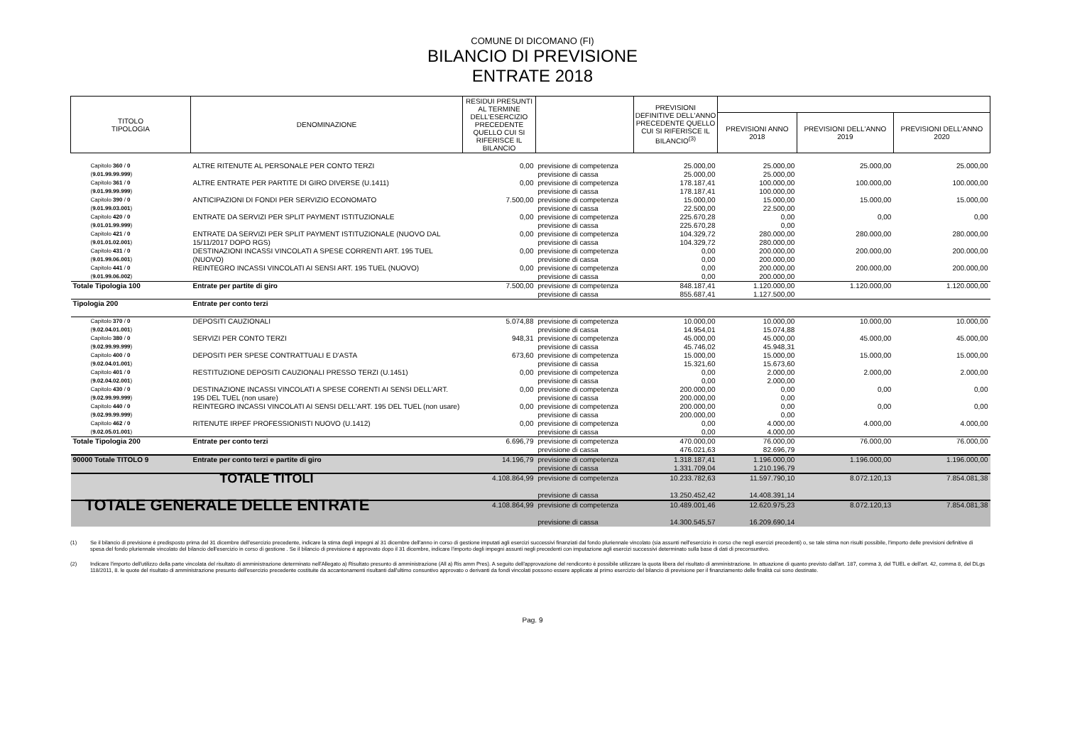COMUNE DI DICOMANO (FI)
BILANCIO DI PREVISIONE
ENTRATE 2018
| TITOLO TIPOLOGIA | DENOMINAZIONE | RESIDUI PRESUNTI AL TERMINE DELL'ESERCIZIO PRECEDENTE QUELLO CUI SI RIFERISCE IL BILANCIO | | PREVISIONI DEFINITIVE DELL'ANNO PRECEDENTE QUELLO CUI SI RIFERISCE IL BILANCIO<sup>(3)</sup> | | | |
| --- | --- | --- | --- | --- | --- | --- | --- |
| | | | | | PREVISIONI ANNO 2018 | PREVISIONI DELL'ANNO 2019 | PREVISIONI DELL'ANNO 2020 |
| Capitolo 360 / 0 ( 9.01.99.99.999 ) | ALTRE RITENUTE AL PERSONALE PER CONTO TERZI | 0,00 | previsione di competenza previsione di cassa | 25.000,00 25.000,00 | 25.000,00 25.000,00 | 25.000,00 | 25.000,00 |
| Capitolo 361 / 0 ( 9.01.99.99.999 ) | ALTRE ENTRATE PER PARTITE DI GIRO DIVERSE (U.1411) | 0,00 | previsione di competenza previsione di cassa | 178.187,41 178.187,41 | 100.000,00 100.000,00 | 100.000,00 | 100.000,00 |
| Capitolo 390 / 0 ( 9.01.99.03.001 ) | ANTICIPAZIONI DI FONDI PER SERVIZIO ECONOMATO | 7.500,00 | previsione di competenza previsione di cassa | 15.000,00 22.500,00 | 15.000,00 22.500,00 | 15.000,00 | 15.000,00 |
| Capitolo 420 / 0 ( 9.01.01.99.999 ) | ENTRATE DA SERVIZI PER SPLIT PAYMENT ISTITUZIONALE | 0,00 | previsione di competenza previsione di cassa | 225.670,28 225.670,28 | 0,00 0,00 | 0,00 | 0,00 |
| Capitolo 421 / 0 ( 9.01.01.02.001 ) | ENTRATE DA SERVIZI PER SPLIT PAYMENT ISTITUZIONALE (NUOVO DAL 15/11/2017 DOPO RGS) | 0,00 | previsione di competenza previsione di cassa | 104.329,72 104.329,72 | 280.000,00 280.000,00 | 280.000,00 | 280.000,00 |
| Capitolo 431 / 0 ( 9.01.99.06.001 ) | DESTINAZIONI INCASSI VINCOLATI A SPESE CORRENTI ART. 195 TUEL (NUOVO) | 0,00 | previsione di competenza previsione di cassa | 0,00 0,00 | 200.000,00 200.000,00 | 200.000,00 | 200.000,00 |
| Capitolo 441 / 0 ( 9.01.99.06.002 ) | REINTEGRO INCASSI VINCOLATI AI SENSI ART. 195 TUEL (NUOVO) | 0,00 | previsione di competenza previsione di cassa | 0,00 0,00 | 200.000,00 200.000,00 | 200.000,00 | 200.000,00 |
| Totale Tipologia 100 | Entrate per partite di giro | 7.500,00 | previsione di competenza previsione di cassa | 848.187,41 855.687,41 | 1.120.000,00 1.127.500,00 | 1.120.000,00 | 1.120.000,00 |
| Tipologia 200 | Entrate per conto terzi | | | | | | |
| Capitolo 370 / 0 ( 9.02.04.01.001 ) | DEPOSITI CAUZIONALI | 5.074,88 | previsione di competenza previsione di cassa | 10.000,00 14.954,01 | 10.000,00 15.074,88 | 10.000,00 | 10.000,00 |
| Capitolo 380 / 0 ( 9.02.99.99.999 ) | SERVIZI PER CONTO TERZI | 948,31 | previsione di competenza previsione di cassa | 45.000,00 45.746,02 | 45.000,00 45.948,31 | 45.000,00 | 45.000,00 |
| Capitolo 400 / 0 ( 9.02.04.01.001 ) | DEPOSITI PER SPESE CONTRATTUALI E D'ASTA | 673,60 | previsione di competenza previsione di cassa | 15.000,00 15.321,60 | 15.000,00 15.673,60 | 15.000,00 | 15.000,00 |
| Capitolo 401 / 0 ( 9.02.04.02.001 ) | RESTITUZIONE DEPOSITI CAUZIONALI PRESSO TERZI (U.1451) | 0,00 | previsione di competenza previsione di cassa | 0,00 0,00 | 2.000,00 2.000,00 | 2.000,00 | 2.000,00 |
| Capitolo 430 / 0 ( 9.02.99.99.999 ) | DESTINAZIONE INCASSI VINCOLATI A SPESE CORENTI AI SENSI DELL'ART. 195 DEL TUEL (non usare) | 0,00 | previsione di competenza previsione di cassa | 200.000,00 200.000,00 | 0,00 0,00 | 0,00 | 0,00 |
| Capitolo 440 / 0 ( 9.02.99.99.999 ) | REINTEGRO INCASSI VINCOLATI AI SENSI DELL'ART. 195 DEL TUEL (non usare) | 0,00 | previsione di competenza previsione di cassa | 200.000,00 200.000,00 | 0,00 0,00 | 0,00 | 0,00 |
| Capitolo 462 / 0 ( 9.02.05.01.001 ) | RITENUTE IRPEF PROFESSIONISTI NUOVO (U.1412) | 0,00 | previsione di competenza previsione di cassa | 0,00 0,00 | 4.000,00 4.000,00 | 4.000,00 | 4.000,00 |
| Totale Tipologia 200 | Entrate per conto terzi | 6.696,79 | previsione di competenza previsione di cassa | 470.000,00 476.021,63 | 76.000,00 82.696,79 | 76.000,00 | 76.000,00 |
| 90000 Totale TITOLO 9 | Entrate per conto terzi e partite di giro | 14.196,79 | previsione di competenza previsione di cassa | 1.318.187,41 1.331.709,04 | 1.196.000,00 1.210.196,79 | 1.196.000,00 | 1.196.000,00 |
| TOTALE TITOLI | | 4.108.864,99 | previsione di competenza previsione di cassa | 10.233.782,63 13.250.452,42 | 11.597.790,10 14.408.391,14 | 8.072.120,13 | 7.854.081,38 |
| TOTALE GENERALE DELLE ENTRATE | | 4.108.864,99 | previsione di competenza previsione di cassa | 10.489.001,46 14.300.545,57 | 12.620.975,23 16.209.690,14 | 8.072.120,13 | 7.854.081,38 |
(1) Se il bilancio di previsione è predisposto prima del 31 dicembre dell'esercizio precedente, indicare la stima degli impegni al 31 dicembre dell'anno in corso di gestione imputati agli esercizi successivi finanziati dal fondo pluriennale vincolato (sia assunti nell'esercizio in corso che negli esercizi precedenti) o, se tale stima non risulti possibile, l'importo delle previsioni definitive di spesa del fondo pluriennale vincolato del bilancio dell'esercizio in corso di gestione . Se il bilancio di previsione è approvato dopo il 31 dicembre, indicare l'importo degli impegni assunti negli precedenti con imputazione agli esercizi successivi determinato sulla base di dati di preconsuntivo.
(2) Indicare l'importo dell'utilizzo della parte vincolata del risultato di amministrazione determinato nell'Allegato a) Risultato presunto di amministrazione (All a) Ris amm Pres). A seguito dell'approvazione del rendiconto è possibile utilizzare la quota libera del risultato di amministrazione. In attuazione di quanto previsto dall'art. 187, comma 3, del TUEL e dell'art. 42, comma 8, del DLgs 118/2011, 8. le quote del risultato di amministrazione presunto dell'esercizio precedente costituite da accantonamenti risultanti dall'ultimo consuntivo approvato o derivanti da fondi vincolati possono essere applicate al primo esercizio del bilancio di previsione per il finanziamento delle finalità cui sono destinate.
Pag. 9